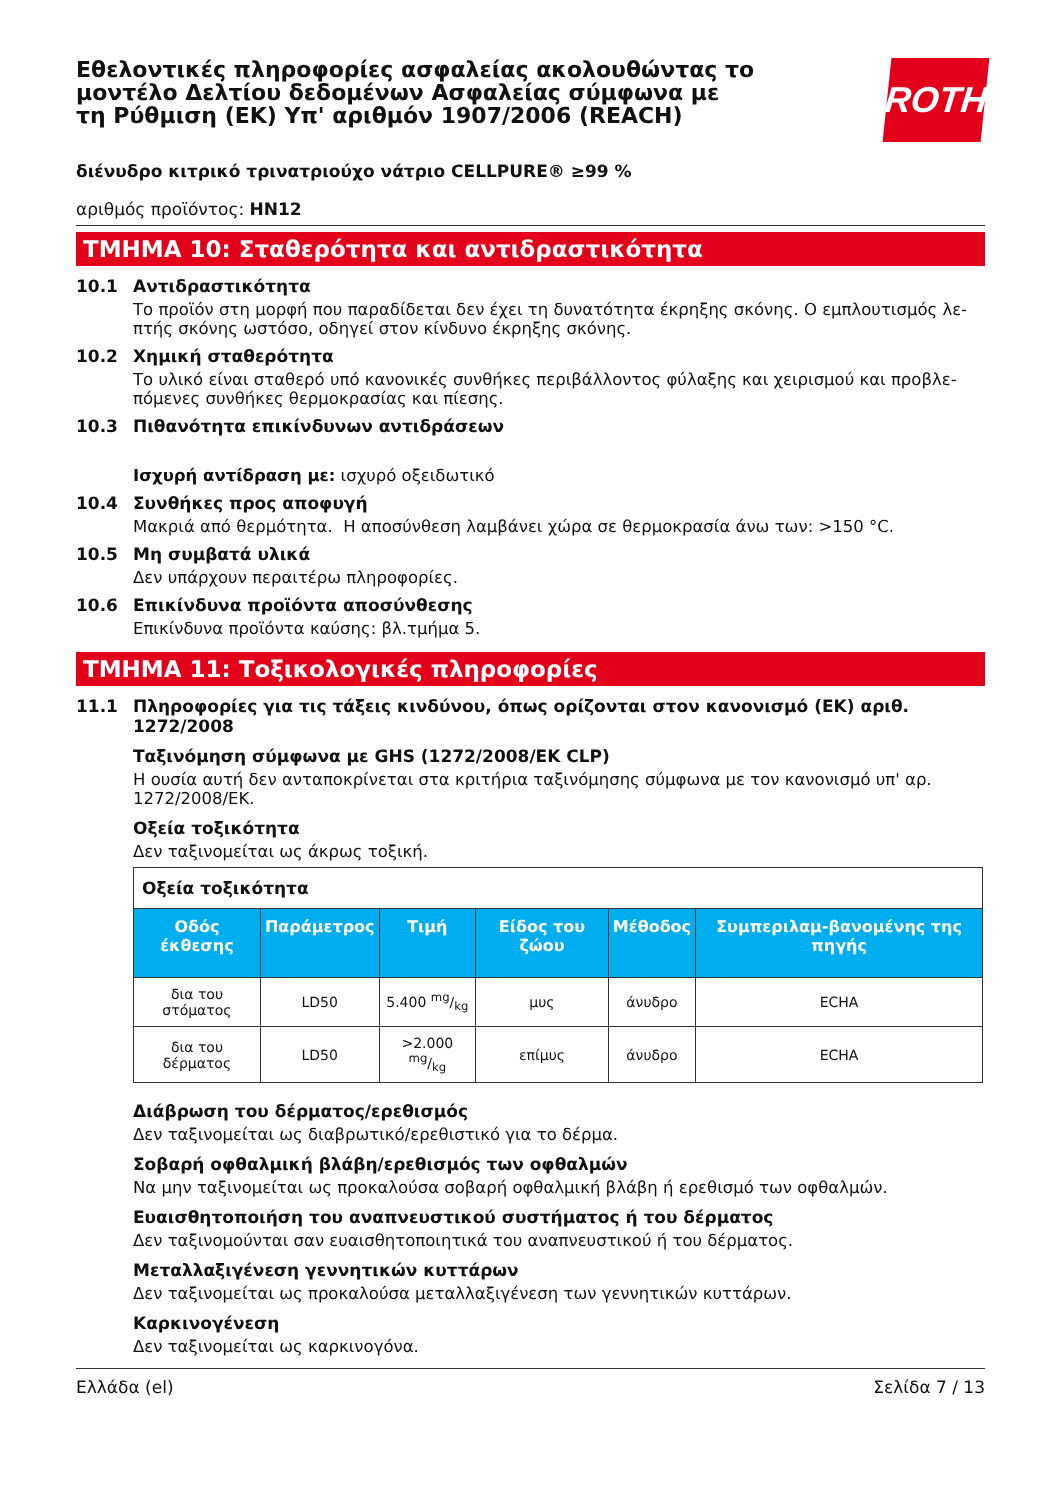Εθελοντικές πληροφορίες ασφαλείας ακολουθώντας το μοντέλο Δελτίου δεδομένων Ασφαλείας σύμφωνα με τη Ρύθμιση (ΕΚ) Υπ' αριθμόν 1907/2006 (REACH)
ROTH
διένυδρο κιτρικό τρινατριούχο νάτριο CELLPURE® ≥99 %
αριθμός προϊόντος: HN12
ΤΜΗΜΑ 10: Σταθερότητα και αντιδραστικότητα
10.1 Αντιδραστικότητα
Το προϊόν στη μορφή που παραδίδεται δεν έχει τη δυνατότητα έκρηξης σκόνης. Ο εμπλουτισμός λε-πτής σκόνης ωστόσο, οδηγεί στον κίνδυνο έκρηξης σκόνης.
10.2 Χημική σταθερότητα
Το υλικό είναι σταθερό υπό κανονικές συνθήκες περιβάλλοντος φύλαξης και χειρισμού και προβλε-πόμενες συνθήκες θερμοκρασίας και πίεσης.
10.3 Πιθανότητα επικίνδυνων αντιδράσεων
Ισχυρή αντίδραση με: ισχυρό οξειδωτικό
10.4 Συνθήκες προς αποφυγή
Μακριά από θερμότητα. Η αποσύνθεση λαμβάνει χώρα σε θερμοκρασία άνω των: >150 °C.
10.5 Μη συμβατά υλικά
Δεν υπάρχουν περαιτέρω πληροφορίες.
10.6 Επικίνδυνα προϊόντα αποσύνθεσης
Επικίνδυνα προϊόντα καύσης: βλ.τμήμα 5.
ΤΜΗΜΑ 11: Τοξικολογικές πληροφορίες
11.1 Πληροφορίες για τις τάξεις κινδύνου, όπως ορίζονται στον κανονισμό (ΕΚ) αριθ. 1272/2008
Ταξινόμηση σύμφωνα με GHS (1272/2008/ΕΚ CLP)
Η ουσία αυτή δεν ανταποκρίνεται στα κριτήρια ταξινόμησης σύμφωνα με τον κανονισμό υπ' αρ. 1272/2008/ΕΚ.
Οξεία τοξικότητα
Δεν ταξινομείται ως άκρως τοξική.
| Οξεία τοξικότητα | | | | | |
| Οδός έκθεσης | Παράμετρος | Τιμή | Είδος του ζώου | Μέθοδος | Συμπεριλαμ-βανομένης της πηγής |
| δια του στόματος | LD50 | 5.400 mg/kg | μυς | άνυδρο | ECHA |
| δια του δέρματος | LD50 | >2.000 mg/kg | επίμυς | άνυδρο | ECHA |
Διάβρωση του δέρματος/ερεθισμός
Δεν ταξινομείται ως διαβρωτικό/ερεθιστικό για το δέρμα.
Σοβαρή οφθαλμική βλάβη/ερεθισμός των οφθαλμών
Να μην ταξινομείται ως προκαλούσα σοβαρή οφθαλμική βλάβη ή ερεθισμό των οφθαλμών.
Ευαισθητοποιήση του αναπνευστικού συστήματος ή του δέρματος
Δεν ταξινομούνται σαν ευαισθητοποιητικά του αναπνευστικού ή του δέρματος.
Μεταλλαξιγένεση γεννητικών κυττάρων
Δεν ταξινομείται ως προκαλούσα μεταλλαξιγένεση των γεννητικών κυττάρων.
Καρκινογένεση
Δεν ταξινομείται ως καρκινογόνα.
Ελλάδα (el) Σελίδα 7 / 13